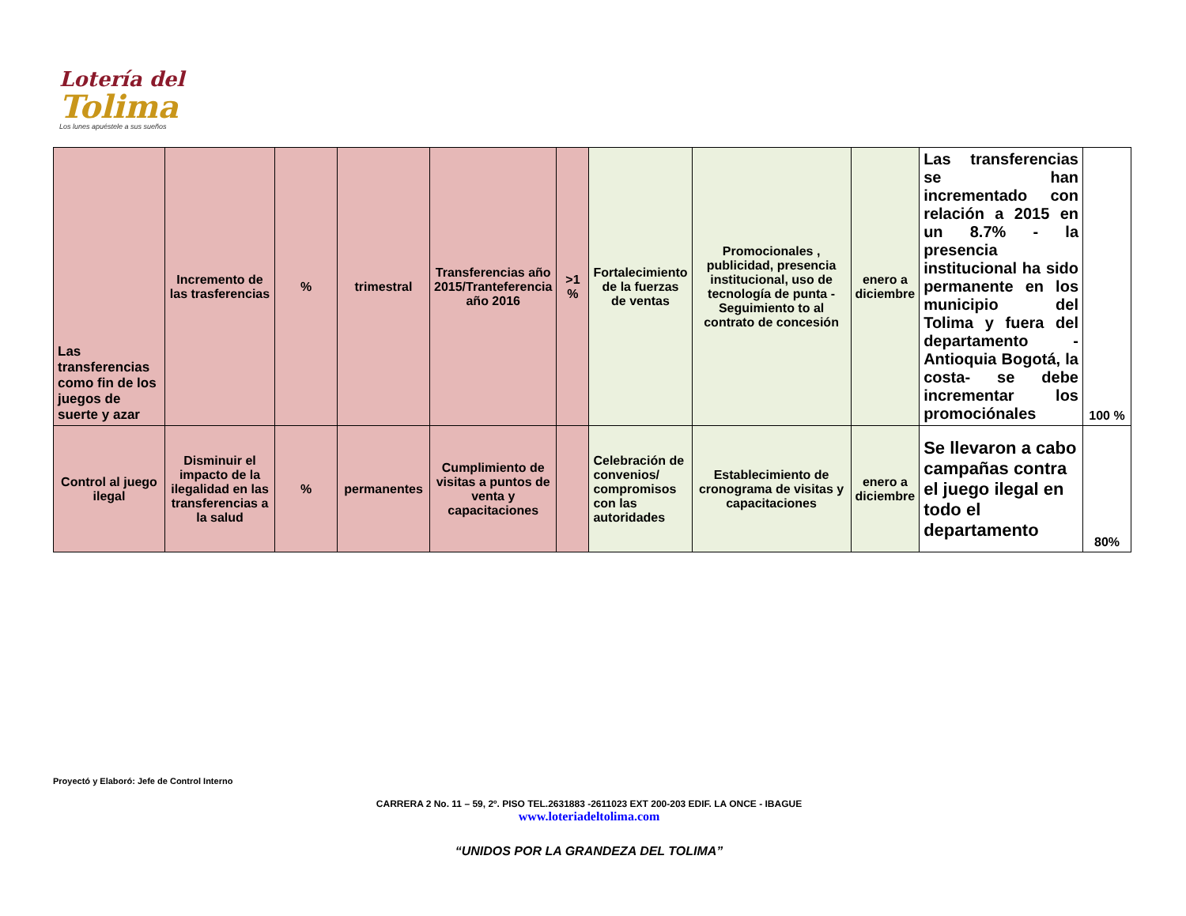Lotería del
Tolima
Los lunes apuéstele a sus sueños
| Las transferencias como fin de los juegos de suerte y azar | Incremento de las trasferencias | % | trimestral | Transferencias año 2015/Tranteferencia año 2016 | >1 % | Fortalecimiento de la fuerzas de ventas | Promocionales , publicidad, presencia institucional, uso de tecnología de punta - Seguimiento to al contrato de concesión | enero a diciembre | Las transferencias se han incrementado con relación a 2015 en un 8.7% - la presencia institucional ha sido permanente en los municipio del Tolima y fuera del departamento - Antioquia Bogotá, la costa- se debe incrementar los promociónales | 100 % |
| Control al juego ilegal | Disminuir el impacto de la ilegalidad en las transferencias a la salud | % | permanentes | Cumplimiento de visitas a puntos de venta y capacitaciones | | Celebración de convenios/ compromisos con las autoridades | Establecimiento de cronograma de visitas y capacitaciones | enero a diciembre | Se llevaron a cabo campañas contra el juego ilegal en todo el departamento | 80% |
Proyectó y Elaboró: Jefe de Control Interno
CARRERA 2 No. 11 – 59, 2º. PISO TEL.2631883 -2611023 EXT 200-203 EDIF. LA ONCE - IBAGUE
www.loteriadeltolima.com
“UNIDOS POR LA GRANDEZA DEL TOLIMA”